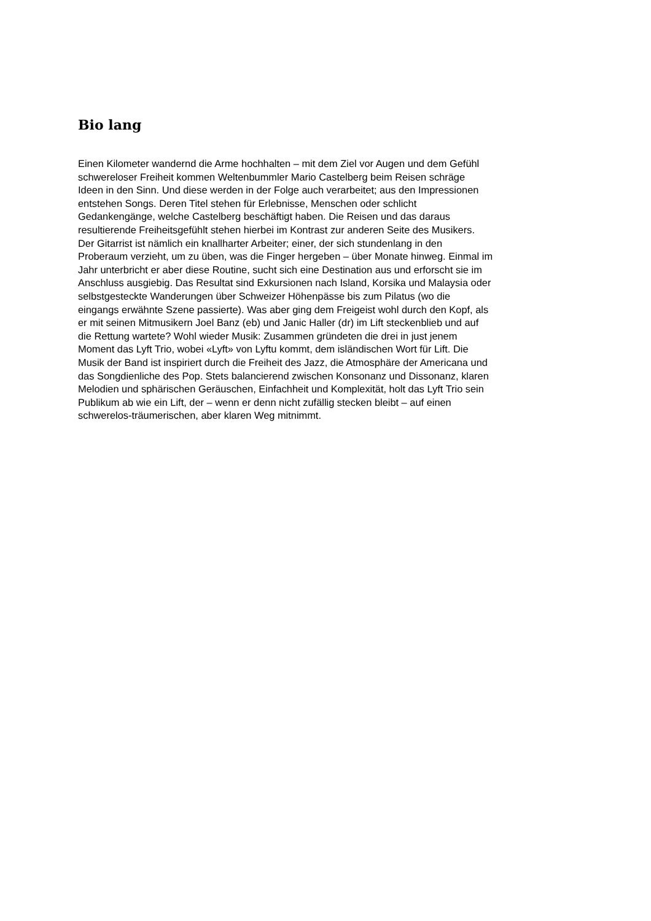Bio lang
Einen Kilometer wandernd die Arme hochhalten – mit dem Ziel vor Augen und dem Gefühl
schwereloser Freiheit kommen Weltenbummler Mario Castelberg beim Reisen schräge
Ideen in den Sinn. Und diese werden in der Folge auch verarbeitet; aus den Impressionen
entstehen Songs. Deren Titel stehen für Erlebnisse, Menschen oder schlicht
Gedankengänge, welche Castelberg beschäftigt haben. Die Reisen und das daraus
resultierende Freiheitsgefühlt stehen hierbei im Kontrast zur anderen Seite des Musikers.
Der Gitarrist ist nämlich ein knallharter Arbeiter; einer, der sich stundenlang in den
Proberaum verzieht, um zu üben, was die Finger hergeben – über Monate hinweg. Einmal im
Jahr unterbricht er aber diese Routine, sucht sich eine Destination aus und erforscht sie im
Anschluss ausgiebig. Das Resultat sind Exkursionen nach Island, Korsika und Malaysia oder
selbstgesteckte Wanderungen über Schweizer Höhenpässe bis zum Pilatus (wo die
eingangs erwähnte Szene passierte). Was aber ging dem Freigeist wohl durch den Kopf, als
er mit seinen Mitmusikern Joel Banz (eb) und Janic Haller (dr) im Lift steckenblieb und auf
die Rettung wartete? Wohl wieder Musik: Zusammen gründeten die drei in just jenem
Moment das Lyft Trio, wobei «Lyft» von Lyftu kommt, dem isländischen Wort für Lift. Die
Musik der Band ist inspiriert durch die Freiheit des Jazz, die Atmosphäre der Americana und
das Songdienliche des Pop. Stets balancierend zwischen Konsonanz und Dissonanz, klaren
Melodien und sphärischen Geräuschen, Einfachheit und Komplexität, holt das Lyft Trio sein
Publikum ab wie ein Lift, der – wenn er denn nicht zufällig stecken bleibt – auf einen
schwerelos-träumerischen, aber klaren Weg mitnimmt.